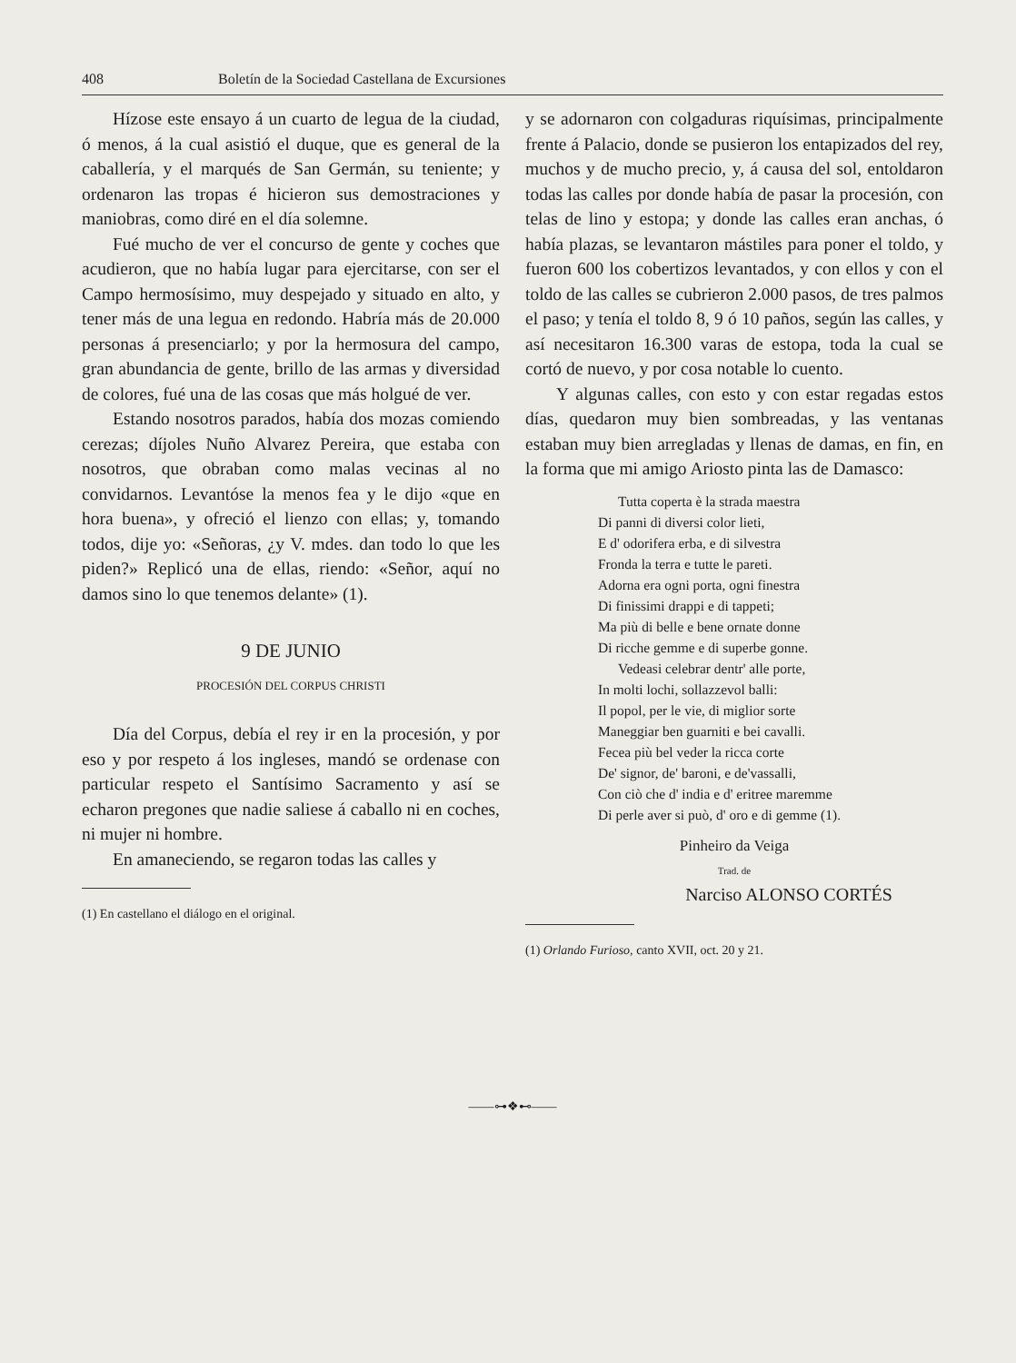408 Boletín de la Sociedad Castellana de Excursiones
Hízose este ensayo á un cuarto de legua de la ciudad, ó menos, á la cual asistió el duque, que es general de la caballería, y el marqués de San Germán, su teniente; y ordenaron las tropas é hicieron sus demostraciones y maniobras, como diré en el día solemne.
Fué mucho de ver el concurso de gente y coches que acudieron, que no había lugar para ejercitarse, con ser el Campo hermosísimo, muy despejado y situado en alto, y tener más de una legua en redondo. Habría más de 20.000 personas á presenciarlo; y por la hermosura del campo, gran abundancia de gente, brillo de las armas y diversidad de colores, fué una de las cosas que más holgué de ver.
Estando nosotros parados, había dos mozas comiendo cerezas; díjoles Nuño Alvarez Pereira, que estaba con nosotros, que obraban como malas vecinas al no convidarnos. Levantóse la menos fea y le dijo «que en hora buena», y ofreció el lienzo con ellas; y, tomando todos, dije yo: «Señoras, ¿y V. mdes. dan todo lo que les piden?» Replicó una de ellas, riendo: «Señor, aquí no damos sino lo que tenemos delante» (1).
9 DE JUNIO
PROCESIÓN DEL CORPUS CHRISTI
Día del Corpus, debía el rey ir en la procesión, y por eso y por respeto á los ingleses, mandó se ordenase con particular respeto el Santísimo Sacramento y así se echaron pregones que nadie saliese á caballo ni en coches, ni mujer ni hombre.
En amaneciendo, se regaron todas las calles y
(1) En castellano el diálogo en el original.
y se adornaron con colgaduras riquísimas, principalmente frente á Palacio, donde se pusieron los entapizados del rey, muchos y de mucho precio, y, á causa del sol, entoldaron todas las calles por donde había de pasar la procesión, con telas de lino y estopa; y donde las calles eran anchas, ó había plazas, se levantaron mástiles para poner el toldo, y fueron 600 los cobertizos levantados, y con ellos y con el toldo de las calles se cubrieron 2.000 pasos, de tres palmos el paso; y tenía el toldo 8, 9 ó 10 paños, según las calles, y así necesitaron 16.300 varas de estopa, toda la cual se cortó de nuevo, y por cosa notable lo cuento.
Y algunas calles, con esto y con estar regadas estos días, quedaron muy bien sombreadas, y las ventanas estaban muy bien arregladas y llenas de damas, en fin, en la forma que mi amigo Ariosto pinta las de Damasco:
Tutta coperta è la strada maestra
Di panni di diversi color lieti,
E d' odorifera erba, e di silvestra
Fronda la terra e tutte le pareti.
Adorna era ogni porta, ogni finestra
Di finissimi drappi e di tappeti;
Ma più di belle e bene ornate donne
Di ricche gemme e di superbe gonne.
Vedeasi celebrar dentr' alle porte,
In molti lochi, sollazzevol balli:
Il popol, per le vie, di miglior sorte
Maneggiar ben guarniti e bei cavalli.
Fecea più bel veder la ricca corte
De' signor, de' baroni, e de'vassalli,
Con ciò che d' india e d' eritree maremme
Di perle aver si può, d' oro e di gemme (1).
Pinheiro da Veiga
Trad. de
Narciso ALONSO CORTÉS
(1) Orlando Furioso, canto XVII, oct. 20 y 21.
——⊶❖⊷——